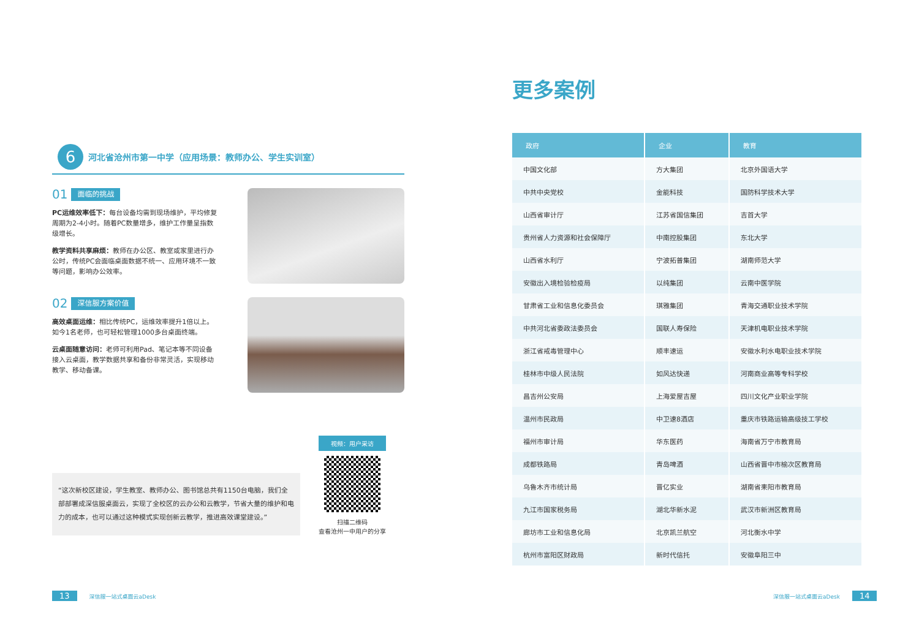6
河北省沧州市第一中学（应用场景：教师办公、学生实训室）
01 面临的挑战
PC运维效率低下：每台设备均需到现场维护，平均修复周期为2-4小时。随着PC数量增多，维护工作量呈指数级增长。
教学资料共享麻烦：教师在办公区、教室或家里进行办公时，传统PC会面临桌面数据不统一、应用环境不一致等问题，影响办公效率。
02 深信服方案价值
高效桌面运维：相比传统PC，运维效率提升1倍以上。如今1名老师，也可轻松管理1000多台桌面终端。
云桌面随意访问：老师可利用Pad、笔记本等不同设备接入云桌面，教学数据共享和备份非常灵活，实现移动教学、移动备课。
“这次新校区建设，学生教室、教师办公、图书馆总共有1150台电脑，我们全部部署成深信服桌面云，实现了全校区的云办公和云教学，节省大量的维护和电力的成本，也可以通过这种模式实现创新云教学，推进高效课堂建设。”
视频：用户采访
扫描二维码
查看沧州一中用户的分享
更多案例
| 政府 | 企业 | 教育 |
| --- | --- | --- |
| 中国文化部 | 方大集团 | 北京外国语大学 |
| 中共中央党校 | 金能科技 | 国防科学技术大学 |
| 山西省审计厅 | 江苏省国信集团 | 吉首大学 |
| 贵州省人力资源和社会保障厅 | 中南控股集团 | 东北大学 |
| 山西省水利厅 | 宁波拓普集团 | 湖南师范大学 |
| 安徽出入境检验检疫局 | 以纯集团 | 云南中医学院 |
| 甘肃省工业和信息化委员会 | 琪雅集团 | 青海交通职业技术学院 |
| 中共河北省委政法委员会 | 国联人寿保险 | 天津机电职业技术学院 |
| 浙江省戒毒管理中心 | 顺丰速运 | 安徽水利水电职业技术学院 |
| 桂林市中级人民法院 | 如风达快递 | 河南商业高等专科学校 |
| 昌吉州公安局 | 上海爱屋吉屋 | 四川文化产业职业学院 |
| 温州市民政局 | 中卫速8酒店 | 重庆市铁路运输高级技工学校 |
| 福州市审计局 | 华东医药 | 海南省万宁市教育局 |
| 成都铁路局 | 青岛啤酒 | 山西省晋中市榆次区教育局 |
| 乌鲁木齐市统计局 | 晋亿实业 | 湖南省耒阳市教育局 |
| 九江市国家税务局 | 湖北华新水泥 | 武汉市新洲区教育局 |
| 廊坊市工业和信息化局 | 北京凯兰航空 | 河北衡水中学 |
| 杭州市富阳区财政局 | 新时代信托 | 安徽阜阳三中 |
13 深信服一站式桌面云aDesk 深信服一站式桌面云aDesk 14